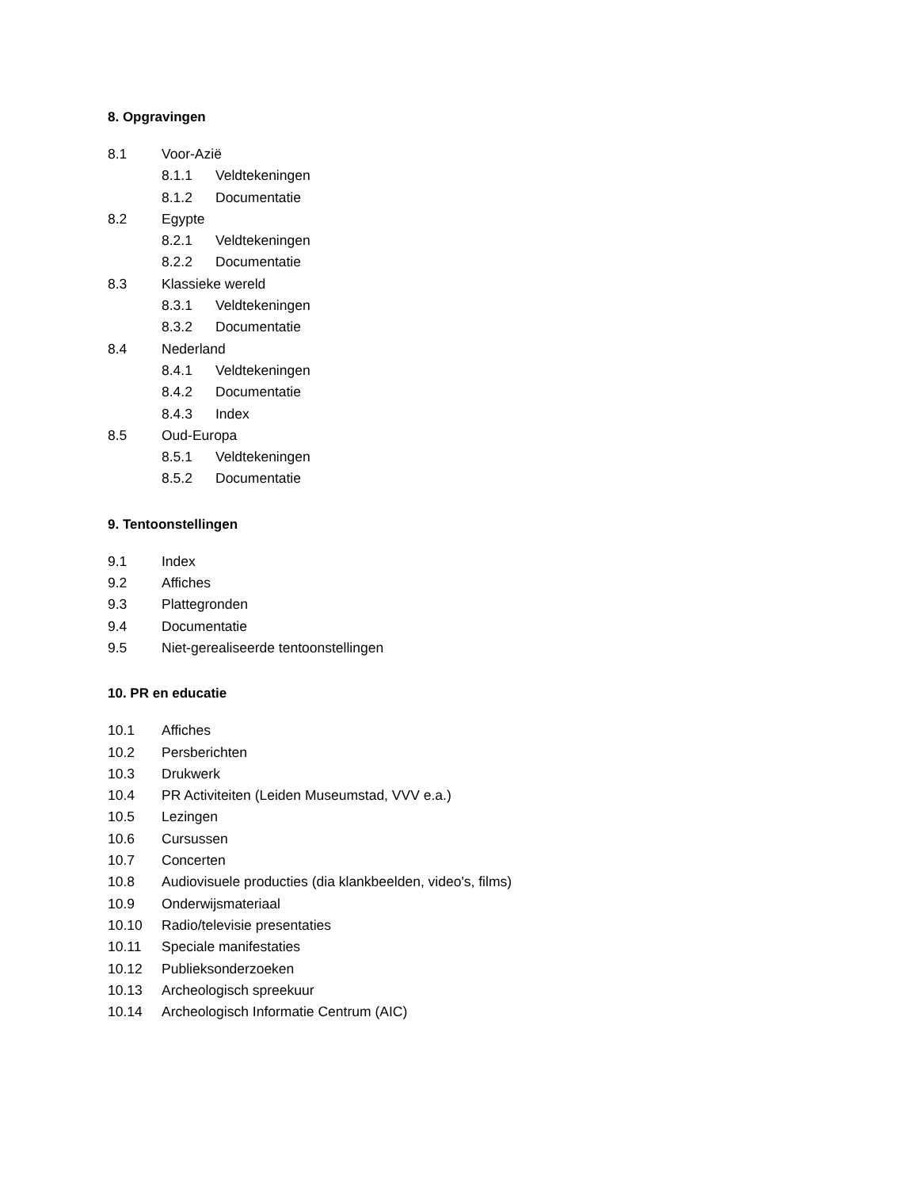8. Opgravingen
8.1 Voor-Azië
8.1.1 Veldtekeningen
8.1.2 Documentatie
8.2 Egypte
8.2.1 Veldtekeningen
8.2.2 Documentatie
8.3 Klassieke wereld
8.3.1 Veldtekeningen
8.3.2 Documentatie
8.4 Nederland
8.4.1 Veldtekeningen
8.4.2 Documentatie
8.4.3 Index
8.5 Oud-Europa
8.5.1 Veldtekeningen
8.5.2 Documentatie
9. Tentoonstellingen
9.1 Index
9.2 Affiches
9.3 Plattegronden
9.4 Documentatie
9.5 Niet-gerealiseerde tentoonstellingen
10. PR en educatie
10.1 Affiches
10.2 Persberichten
10.3 Drukwerk
10.4 PR Activiteiten (Leiden Museumstad, VVV e.a.)
10.5 Lezingen
10.6 Cursussen
10.7 Concerten
10.8 Audiovisuele producties (dia klankbeelden, video's, films)
10.9 Onderwijsmateriaal
10.10 Radio/televisie presentaties
10.11 Speciale manifestaties
10.12 Publieksonderzoeken
10.13 Archeologisch spreekuur
10.14 Archeologisch Informatie Centrum (AIC)